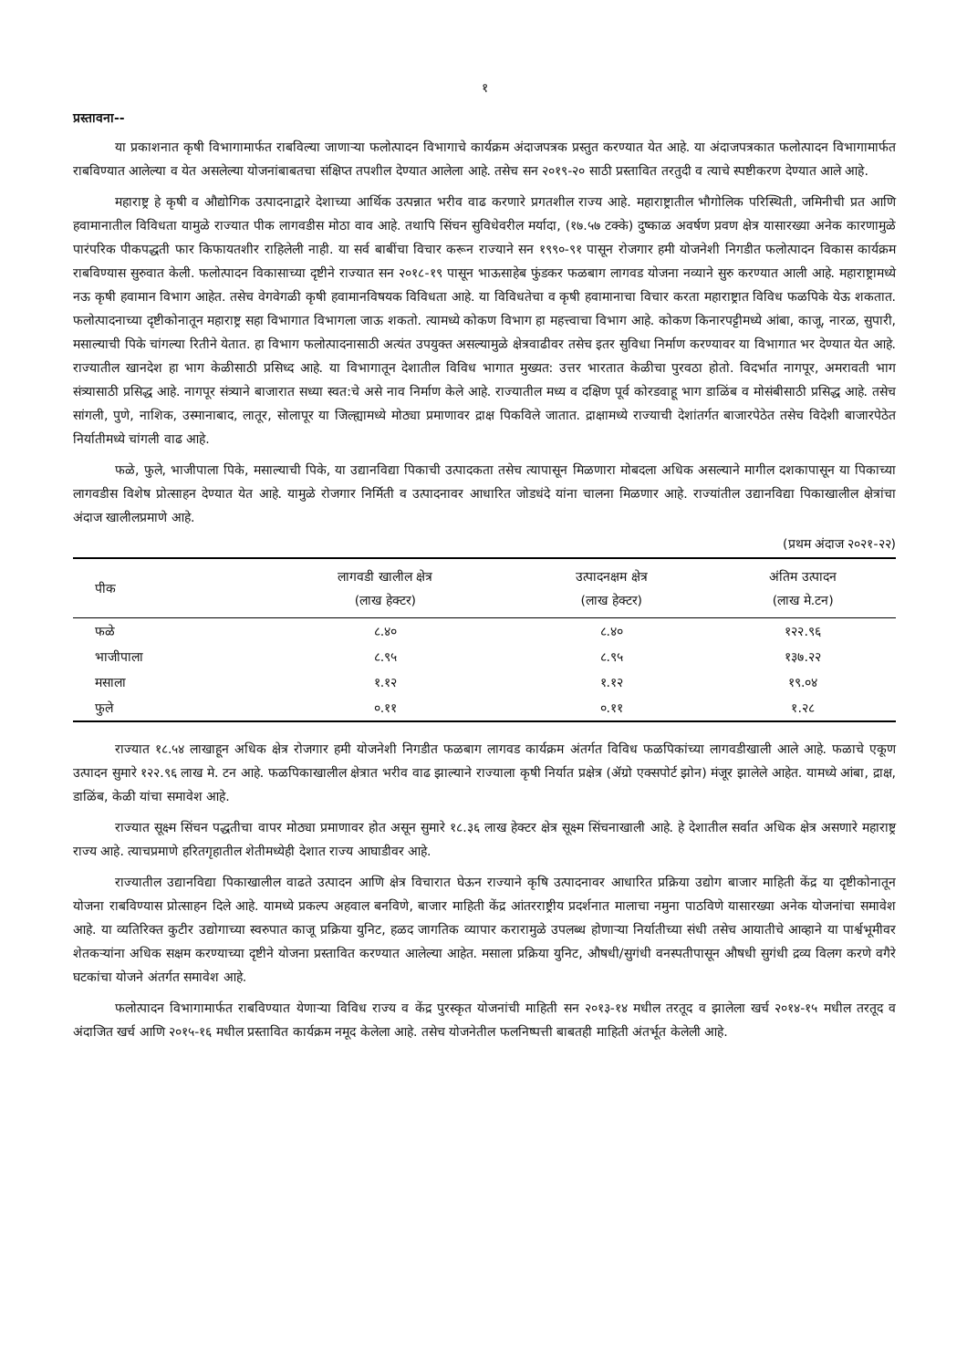१
प्रस्तावना--
या प्रकाशनात कृषी विभागामार्फत राबविल्या जाणाऱ्या फलोत्पादन विभागाचे कार्यक्रम अंदाजपत्रक प्रस्तुत करण्यात येत आहे. या अंदाजपत्रकात फलोत्पादन विभागामार्फत राबविण्यात आलेल्या व येत असलेल्या योजनांबाबतचा संक्षिप्त तपशील देण्यात आलेला आहे. तसेच सन २०१९-२० साठी प्रस्तावित तरतुदी व त्याचे स्पष्टीकरण देण्यात आले आहे.
महाराष्ट्र हे कृषी व औद्योगिक उत्पादनाद्वारे देशाच्या आर्थिक उत्पन्नात भरीव वाढ करणारे प्रगतशील राज्य आहे. महाराष्ट्रातील भौगोलिक परिस्थिती, जमिनीची प्रत आणि हवामानातील विविधता यामुळे राज्यात पीक लागवडीस मोठा वाव आहे. तथापि सिंचन सुविधेवरील मर्यादा, (१७.५७ टक्के) दुष्काळ अवर्षण प्रवण क्षेत्र यासारख्या अनेक कारणामुळे पारंपरिक पीकपद्धती फार किफायतशीर राहिलेली नाही. या सर्व बाबींचा विचार करून राज्याने सन १९९०-९१ पासून रोजगार हमी योजनेशी निगडीत फलोत्पादन विकास कार्यक्रम राबविण्यास सुरुवात केली. फलोत्पादन विकासाच्या दृष्टीने राज्यात सन २०१८-१९ पासून भाऊसाहेब फुंडकर फळबाग लागवड योजना नव्याने सुरु करण्यात आली आहे. महाराष्ट्रामध्ये नऊ कृषी हवामान विभाग आहेत. तसेच वेगवेगळी कृषी हवामानविषयक विविधता आहे. या विविधतेचा व कृषी हवामानाचा विचार करता महाराष्ट्रात विविध फळपिके येऊ शकतात. फलोत्पादनाच्या दृष्टीकोनातून महाराष्ट्र सहा विभागात विभागला जाऊ शकतो. त्यामध्ये कोकण विभाग हा महत्त्वाचा विभाग आहे. कोकण किनारपट्टीमध्ये आंबा, काजू, नारळ, सुपारी, मसाल्याची पिके चांगल्या रितीने येतात. हा विभाग फलोत्पादनासाठी अत्यंत उपयुक्त असल्यामुळे क्षेत्रवाढीवर तसेच इतर सुविधा निर्माण करण्यावर या विभागात भर देण्यात येत आहे. राज्यातील खानदेश हा भाग केळीसाठी प्रसिध्द आहे. या विभागातून देशातील विविध भागात मुख्यत: उत्तर भारतात केळीचा पुरवठा होतो. विदर्भात नागपूर, अमरावती भाग संत्र्यासाठी प्रसिद्ध आहे. नागपूर संत्र्याने बाजारात सध्या स्वत:चे असे नाव निर्माण केले आहे. राज्यातील मध्य व दक्षिण पूर्व कोरडवाहू भाग डाळिंब व मोसंबीसाठी प्रसिद्ध आहे. तसेच सांगली, पुणे, नाशिक, उस्मानाबाद, लातूर, सोलापूर या जिल्ह्यामध्ये मोठ्या प्रमाणावर द्राक्ष पिकविले जातात. द्राक्षामध्ये राज्याची देशांतर्गत बाजारपेठेत तसेच विदेशी बाजारपेठेत निर्यातीमध्ये चांगली वाढ आहे.
फळे, फुले, भाजीपाला पिके, मसाल्याची पिके, या उद्यानविद्या पिकाची उत्पादकता तसेच त्यापासून मिळणारा मोबदला अधिक असल्याने मागील दशकापासून या पिकाच्या लागवडीस विशेष प्रोत्साहन देण्यात येत आहे. यामुळे रोजगार निर्मिती व उत्पादनावर आधारित जोडधंदे यांना चालना मिळणार आहे. राज्यांतील उद्यानविद्या पिकाखालील क्षेत्रांचा अंदाज खालीलप्रमाणे आहे.
(प्रथम अंदाज २०२१-२२)
| पीक | लागवडी खालील क्षेत्र (लाख हेक्टर) | उत्पादनक्षम क्षेत्र (लाख हेक्टर) | अंतिम उत्पादन (लाख मे.टन) |
| --- | --- | --- | --- |
| फळे | ८.४० | ८.४० | १२२.९६ |
| भाजीपाला | ८.९५ | ८.९५ | १३७.२२ |
| मसाला | १.१२ | १.१२ | १९.०४ |
| फुले | ०.११ | ०.११ | १.२८ |
राज्यात १८.५४ लाखाहून अधिक क्षेत्र रोजगार हमी योजनेशी निगडीत फळबाग लागवड कार्यक्रम अंतर्गत विविध फळपिकांच्या लागवडीखाली आले आहे. फळाचे एकूण उत्पादन सुमारे १२२.९६ लाख मे. टन आहे. फळपिकाखालील क्षेत्रात भरीव वाढ झाल्याने राज्याला कृषी निर्यात प्रक्षेत्र (ॲग्रो एक्सपोर्ट झोन) मंजूर झालेले आहेत. यामध्ये आंबा, द्राक्ष, डाळिंब, केळी यांचा समावेश आहे.
राज्यात सूक्ष्म सिंचन पद्धतीचा वापर मोठ्या प्रमाणावर होत असून सुमारे १८.३६ लाख हेक्टर क्षेत्र सूक्ष्म सिंचनाखाली आहे. हे देशातील सर्वात अधिक क्षेत्र असणारे महाराष्ट्र राज्य आहे. त्याचप्रमाणे हरितगृहातील शेतीमध्येही देशात राज्य आघाडीवर आहे.
राज्यातील उद्यानविद्या पिकाखालील वाढते उत्पादन आणि क्षेत्र विचारात घेऊन राज्याने कृषि उत्पादनावर आधारित प्रक्रिया उद्योग बाजार माहिती केंद्र या दृष्टीकोनातून योजना राबविण्यास प्रोत्साहन दिले आहे. यामध्ये प्रकल्प अहवाल बनविणे, बाजार माहिती केंद्र आंतरराष्ट्रीय प्रदर्शनात मालाचा नमुना पाठविणे यासारख्या अनेक योजनांचा समावेश आहे. या व्यतिरिक्त कुटीर उद्योगाच्या स्वरुपात काजू प्रक्रिया युनिट, हळद जागतिक व्यापार करारामुळे उपलब्ध होणाऱ्या निर्यातीच्या संधी तसेच आयातीचे आव्हाने या पार्श्वभूमीवर शेतकऱ्यांना अधिक सक्षम करण्याच्या दृष्टीने योजना प्रस्तावित करण्यात आलेल्या आहेत. मसाला प्रक्रिया युनिट, औषधी/सुगंधी वनस्पतीपासून औषधी सुगंधी द्रव्य विलग करणे वगैरे घटकांचा योजने अंतर्गत समावेश आहे.
फलोत्पादन विभागामार्फत राबविण्यात येणाऱ्या विविध राज्य व केंद्र पुरस्कृत योजनांची माहिती सन २०१३-१४ मधील तरतूद व झालेला खर्च २०१४-१५ मधील तरतूद व अंदाजित खर्च आणि २०१५-१६ मधील प्रस्तावित कार्यक्रम नमूद केलेला आहे. तसेच योजनेतील फलनिष्पत्ती बाबतही माहिती अंतर्भूत केलेली आहे.